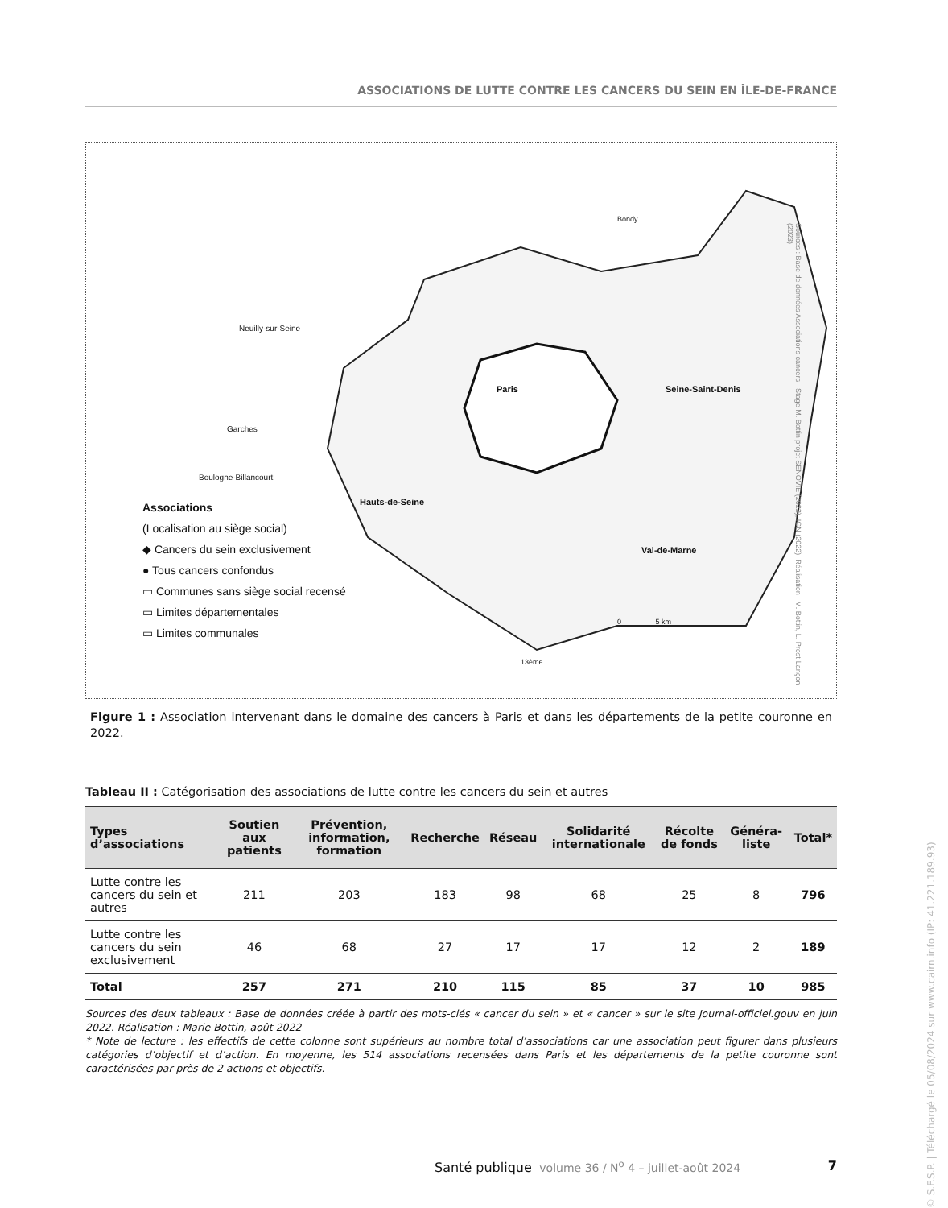ASSOCIATIONS DE LUTTE CONTRE LES CANCERS DU SEIN EN ÎLE-DE-FRANCE
Associations
(Localisation au siège social)
◆ Cancers du sein exclusivement
● Tous cancers confondus
▭ Communes sans siège social recensé
▭ Limites départementales
▭ Limites communales
Neuilly-sur-Seine
Garches
Boulogne-Billancourt
Paris Seine-Saint-Denis
Hauts-de-Seine
Val-de-Marne
0 5 km
13ème
Bondy
Sources : Base de données Associations cancers - Stage M. Bottin projet SENOVIE (2022), IGN (2022). Réalisation : M. Bottin, L. Prost-Lançon (2023)
Figure 1 : Association intervenant dans le domaine des cancers à Paris et dans les départements de la petite couronne en 2022.
Tableau II : Catégorisation des associations de lutte contre les cancers du sein et autres
| Types d’associations | Soutien aux patients | Prévention, information, formation | Recherche | Réseau | Solidarité internationale | Récolte de fonds | Généra-liste | Total* |
| --- | --- | --- | --- | --- | --- | --- | --- | --- |
| Lutte contre les cancers du sein et autres | 211 | 203 | 183 | 98 | 68 | 25 | 8 | 796 |
| Lutte contre les cancers du sein exclusivement | 46 | 68 | 27 | 17 | 17 | 12 | 2 | 189 |
| Total | 257 | 271 | 210 | 115 | 85 | 37 | 10 | 985 |
Sources des deux tableaux : Base de données créée à partir des mots-clés « cancer du sein » et « cancer » sur le site Journal-officiel.gouv en juin 2022. Réalisation : Marie Bottin, août 2022
* Note de lecture : les effectifs de cette colonne sont supérieurs au nombre total d’associations car une association peut figurer dans plusieurs catégories d’objectif et d’action. En moyenne, les 514 associations recensées dans Paris et les départements de la petite couronne sont caractérisées par près de 2 actions et objectifs.
Santé publique volume 36 / N<sup>o</sup> 4 – juillet-août 2024 7
© S.F.S.P. | Téléchargé le 05/08/2024 sur www.cairn.info (IP: 41.221.189.93)